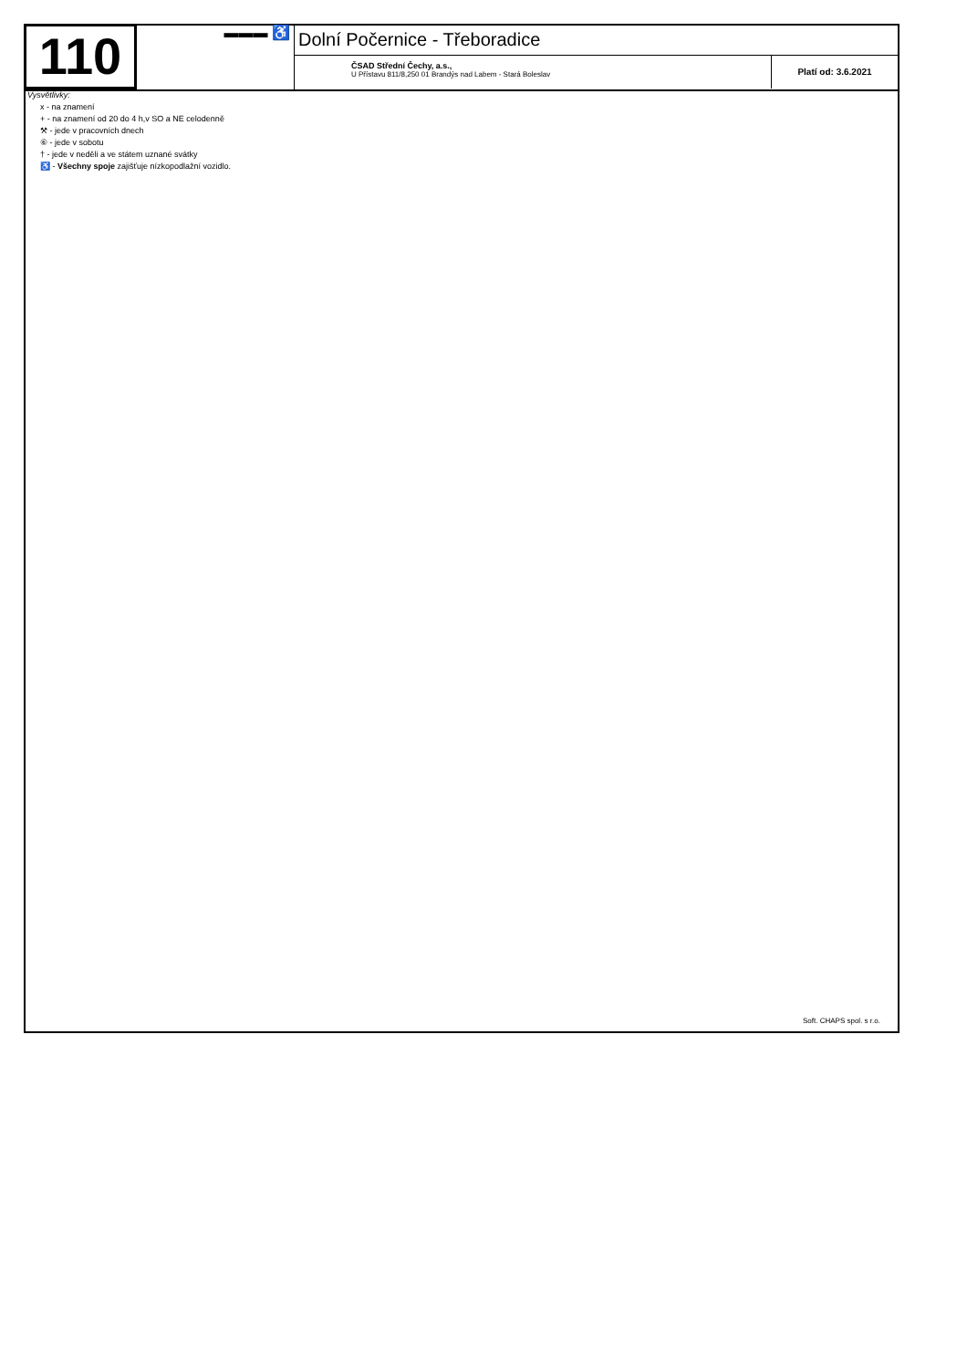110
▬▬▬ ♿
Dolní Počernice - Třeboradice
ČSAD Střední Čechy, a.s.,
U Přístavu 811/8,250 01 Brandýs nad Labem - Stará Boleslav
Platí od: 3.6.2021
Vysvětlivky:
x - na znamení
+ - na znamení od 20 do 4 h,v SO a NE celodenně
⚒ - jede v pracovních dnech
⑥ - jede v sobotu
† - jede v neděli a ve státem uznané svátky
♿ - Všechny spoje zajišťuje nízkopodlažní vozidlo.
Soft. CHAPS spol. s r.o.